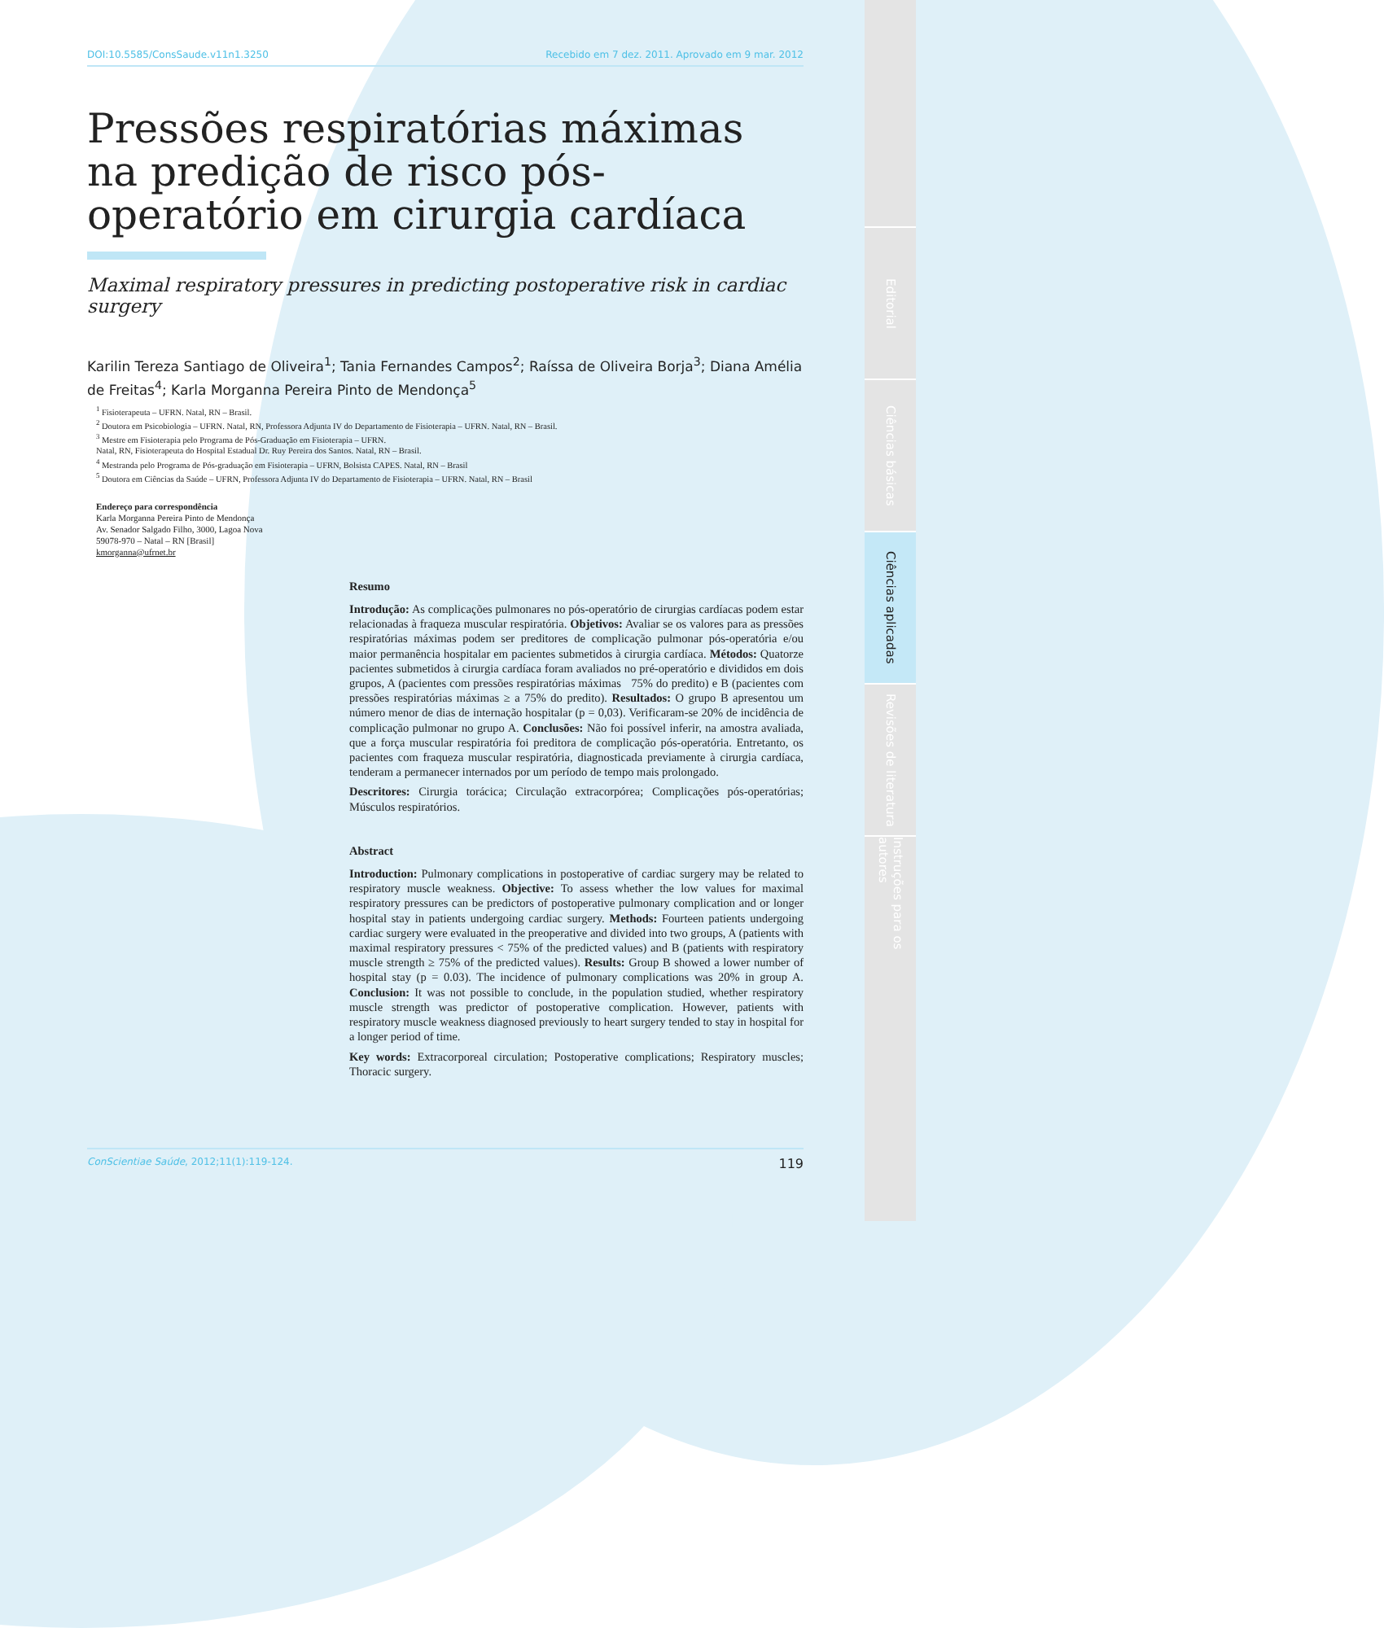Editorial
Ciências básicas
Ciências aplicadas
Revisões de literatura
Instruções para os autores
DOI:10.5585/ConsSaude.v11n1.3250 Recebido em 7 dez. 2011. Aprovado em 9 mar. 2012
Pressões respiratórias máximas na predição de risco pós-operatório em cirurgia cardíaca
Maximal respiratory pressures in predicting postoperative risk in cardiac surgery
Karilin Tereza Santiago de Oliveira<sup>1</sup>; Tania Fernandes Campos<sup>2</sup>; Raíssa de Oliveira Borja<sup>3</sup>; Diana Amélia de Freitas<sup>4</sup>; Karla Morganna Pereira Pinto de Mendonça<sup>5</sup>
<sup>1</sup> Fisioterapeuta – UFRN. Natal, RN – Brasil.
<sup>2</sup> Doutora em Psicobiologia – UFRN. Natal, RN, Professora Adjunta IV do Departamento de Fisioterapia – UFRN. Natal, RN – Brasil.
<sup>3</sup> Mestre em Fisioterapia pelo Programa de Pós-Graduação em Fisioterapia – UFRN.
Natal, RN, Fisioterapeuta do Hospital Estadual Dr. Ruy Pereira dos Santos. Natal, RN – Brasil.
<sup>4</sup> Mestranda pelo Programa de Pós-graduação em Fisioterapia – UFRN, Bolsista CAPES. Natal, RN – Brasil
<sup>5</sup> Doutora em Ciências da Saúde – UFRN, Professora Adjunta IV do Departamento de Fisioterapia – UFRN. Natal, RN – Brasil
Endereço para correspondência
Karla Morganna Pereira Pinto de Mendonça
Av. Senador Salgado Filho, 3000, Lagoa Nova
59078-970 – Natal – RN [Brasil]
kmorganna@ufrnet.br
Resumo
Introdução: As complicações pulmonares no pós-operatório de cirurgias cardíacas podem estar relacionadas à fraqueza muscular respiratória. Objetivos: Avaliar se os valores para as pressões respiratórias máximas podem ser preditores de complicação pulmonar pós-operatória e/ou maior permanência hospitalar em pacientes submetidos à cirurgia cardíaca. Métodos: Quatorze pacientes submetidos à cirurgia cardíaca foram avaliados no pré-operatório e divididos em dois grupos, A (pacientes com pressões respiratórias máximas 75% do predito) e B (pacientes com pressões respiratórias máximas ≥ a 75% do predito). Resultados: O grupo B apresentou um número menor de dias de internação hospitalar (p = 0,03). Verificaram-se 20% de incidência de complicação pulmonar no grupo A. Conclusões: Não foi possível inferir, na amostra avaliada, que a força muscular respiratória foi preditora de complicação pós-operatória. Entretanto, os pacientes com fraqueza muscular respiratória, diagnosticada previamente à cirurgia cardíaca, tenderam a permanecer internados por um período de tempo mais prolongado.
Descritores: Cirurgia torácica; Circulação extracorpórea; Complicações pós-operatórias; Músculos respiratórios.
Abstract
Introduction: Pulmonary complications in postoperative of cardiac surgery may be related to respiratory muscle weakness. Objective: To assess whether the low values for maximal respiratory pressures can be predictors of postoperative pulmonary complication and or longer hospital stay in patients undergoing cardiac surgery. Methods: Fourteen patients undergoing cardiac surgery were evaluated in the preoperative and divided into two groups, A (patients with maximal respiratory pressures < 75% of the predicted values) and B (patients with respiratory muscle strength ≥ 75% of the predicted values). Results: Group B showed a lower number of hospital stay (p = 0.03). The incidence of pulmonary complications was 20% in group A. Conclusion: It was not possible to conclude, in the population studied, whether respiratory muscle strength was predictor of postoperative complication. However, patients with respiratory muscle weakness diagnosed previously to heart surgery tended to stay in hospital for a longer period of time.
Key words: Extracorporeal circulation; Postoperative complications; Respiratory muscles; Thoracic surgery.
ConScientiae Saúde, 2012;11(1):119-124. 119